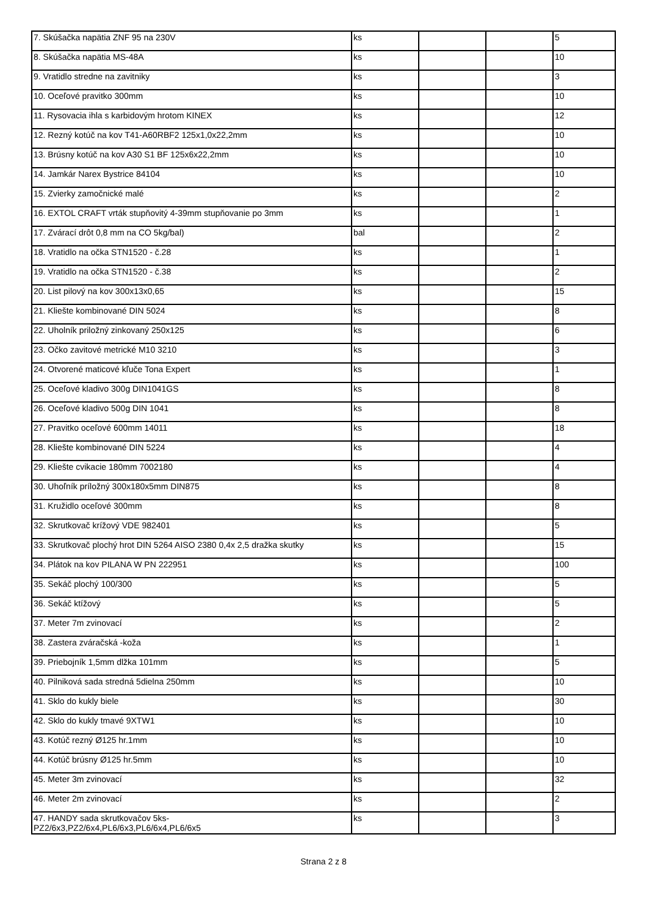| 7. Skúšačka napätia ZNF 95 na 230V | ks | | | 5 |
| 8. Skúšačka napätia MS-48A | ks | | | 10 |
| 9. Vratidlo stredne na zavitniky | ks | | | 3 |
| 10. Oceľové pravitko 300mm | ks | | | 10 |
| 11. Rysovacia ihla s karbidovým hrotom KINEX | ks | | | 12 |
| 12. Rezný kotúč na kov T41-A60RBF2 125x1,0x22,2mm | ks | | | 10 |
| 13. Brúsny kotúč na kov A30 S1 BF 125x6x22,2mm | ks | | | 10 |
| 14. Jamkár Narex Bystrice 84104 | ks | | | 10 |
| 15. Zvierky zamočnické malé | ks | | | 2 |
| 16. EXTOL CRAFT vrták stupňovitý 4-39mm stupňovanie po 3mm | ks | | | 1 |
| 17. Zvárací drôt 0,8 mm na CO 5kg/bal) | bal | | | 2 |
| 18. Vratidlo na očka STN1520 - č.28 | ks | | | 1 |
| 19. Vratidlo na očka STN1520 - č.38 | ks | | | 2 |
| 20. List pilový na kov 300x13x0,65 | ks | | | 15 |
| 21. Kliešte kombinované DIN 5024 | ks | | | 8 |
| 22. Uholník priložný zinkovaný 250x125 | ks | | | 6 |
| 23. Očko zavitové metrické M10 3210 | ks | | | 3 |
| 24. Otvorené maticové kľuče Tona Expert | ks | | | 1 |
| 25. Oceľové kladivo 300g DIN1041GS | ks | | | 8 |
| 26. Oceľové kladivo 500g DIN 1041 | ks | | | 8 |
| 27. Pravitko oceľové 600mm 14011 | ks | | | 18 |
| 28. Kliešte kombinované DIN 5224 | ks | | | 4 |
| 29. Kliešte cvikacie 180mm 7002180 | ks | | | 4 |
| 30. Uhoľník príložný 300x180x5mm DIN875 | ks | | | 8 |
| 31. Kružidlo oceľové 300mm | ks | | | 8 |
| 32. Skrutkovač krížový VDE 982401 | ks | | | 5 |
| 33. Skrutkovač plochý hrot DIN 5264 AISO 2380 0,4x 2,5 dražka skutky | ks | | | 15 |
| 34. Plátok na kov PILANA W PN 222951 | ks | | | 100 |
| 35. Sekáč plochý 100/300 | ks | | | 5 |
| 36. Sekáč ktížový | ks | | | 5 |
| 37. Meter 7m zvinovací | ks | | | 2 |
| 38. Zastera zváračská -koža | ks | | | 1 |
| 39. Priebojník 1,5mm dlžka 101mm | ks | | | 5 |
| 40. Pilniková sada stredná 5dielna 250mm | ks | | | 10 |
| 41. Sklo do kukly biele | ks | | | 30 |
| 42. Sklo do kukly tmavé 9XTW1 | ks | | | 10 |
| 43. Kotúč rezný Ø125 hr.1mm | ks | | | 10 |
| 44. Kotúč brúsny Ø125 hr.5mm | ks | | | 10 |
| 45. Meter 3m zvinovací | ks | | | 32 |
| 46. Meter 2m zvinovací | ks | | | 2 |
| 47. HANDY sada skrutkovačov 5ks- PZ2/6x3,PZ2/6x4,PL6/6x3,PL6/6x4,PL6/6x5 | ks | | | 3 |
Strana 2 z 8